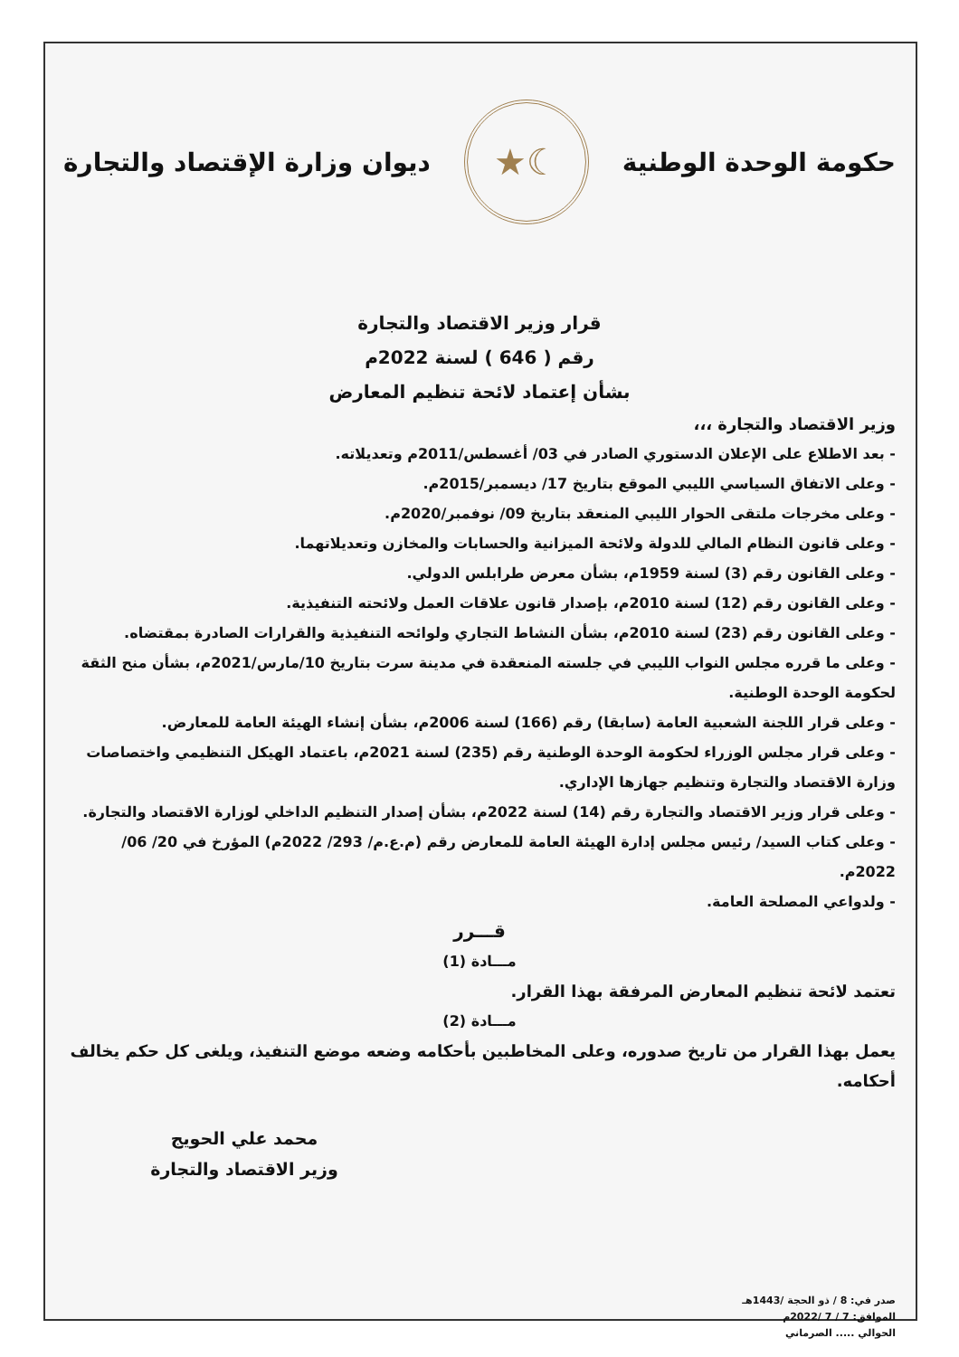حكومة الوحدة الوطنية
☾★
ديوان وزارة الإقتصاد والتجارة
قرار وزير الاقتصاد والتجارة
رقم ( 646 ) لسنة 2022م
بشأن إعتماد لائحة تنظيم المعارض
وزير الاقتصاد والتجارة ،،،
- بعد الاطلاع على الإعلان الدستوري الصادر في 03/ أغسطس/2011م وتعديلاته.
- وعلى الاتفاق السياسي الليبي الموقع بتاريخ 17/ ديسمبر/2015م.
- وعلى مخرجات ملتقى الحوار الليبي المنعقد بتاريخ 09/ نوفمبر/2020م.
- وعلى قانون النظام المالي للدولة ولائحة الميزانية والحسابات والمخازن وتعديلاتهما.
- وعلى القانون رقم (3) لسنة 1959م، بشأن معرض طرابلس الدولي.
- وعلى القانون رقم (12) لسنة 2010م، بإصدار قانون علاقات العمل ولائحته التنفيذية.
- وعلى القانون رقم (23) لسنة 2010م، بشأن النشاط التجاري ولوائحه التنفيذية والقرارات الصادرة بمقتضاه.
- وعلى ما قرره مجلس النواب الليبي في جلسته المنعقدة في مدينة سرت بتاريخ 10/مارس/2021م، بشأن منح الثقة لحكومة الوحدة الوطنية.
- وعلى قرار اللجنة الشعبية العامة (سابقا) رقم (166) لسنة 2006م، بشأن إنشاء الهيئة العامة للمعارض.
- وعلى قرار مجلس الوزراء لحكومة الوحدة الوطنية رقم (235) لسنة 2021م، باعتماد الهيكل التنظيمي واختصاصات وزارة الاقتصاد والتجارة وتنظيم جهازها الإداري.
- وعلى قرار وزير الاقتصاد والتجارة رقم (14) لسنة 2022م، بشأن إصدار التنظيم الداخلي لوزارة الاقتصاد والتجارة.
- وعلى كتاب السيد/ رئيس مجلس إدارة الهيئة العامة للمعارض رقم (م.ع.م/ 293/ 2022م) المؤرخ في 20/ 06/ 2022م.
- ولدواعي المصلحة العامة.
قـــرر
مـــادة (1)
تعتمد لائحة تنظيم المعارض المرفقة بهذا القرار.
مـــادة (2)
يعمل بهذا القرار من تاريخ صدوره، وعلى المخاطبين بأحكامه وضعه موضع التنفيذ، ويلغى كل حكم يخالف أحكامه.
محمد علي الحويج
وزير الاقتصاد والتجارة
صدر في: 8 / ذو الحجة /1443هـ
الموافق: 7 / 7 /2022م
الحوالي ..... الصرماني